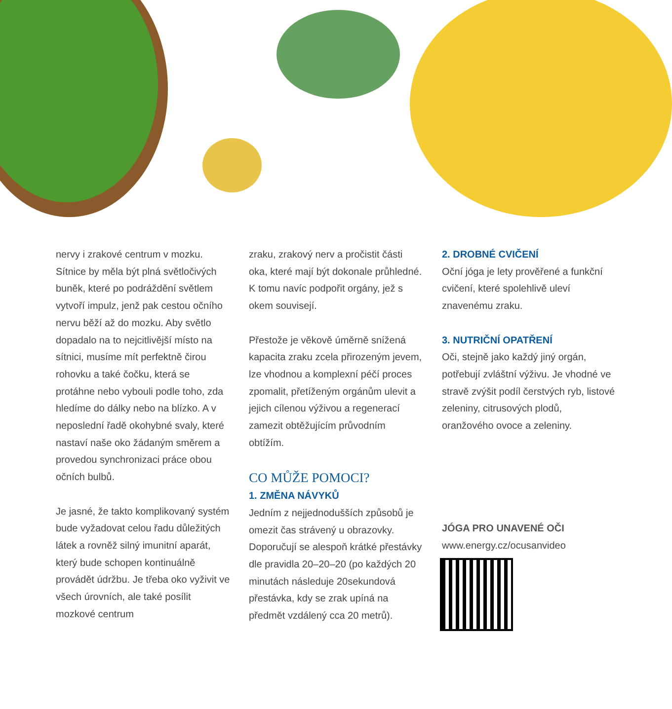nervy i zrakové centrum v mozku. Sítnice by měla být plná světločivých buněk, které po podráždění světlem vytvoří impulz, jenž pak cestou očního nervu běží až do mozku. Aby světlo dopadalo na to nejcitlivější místo na sítnici, musíme mít perfektně čirou rohovku a také čočku, která se protáhne nebo vybouli podle toho, zda hledíme do dálky nebo na blízko. A v neposlední řadě okohybné svaly, které nastaví naše oko žádaným směrem a provedou synchronizaci práce obou očních bulbů.
Je jasné, že takto komplikovaný systém bude vyžadovat celou řadu důležitých látek a rovněž silný imunitní aparát, který bude schopen kontinuálně provádět údržbu. Je třeba oko vyživit ve všech úrovních, ale také posílit mozkové centrum
zraku, zrakový nerv a pročistit části oka, které mají být dokonale průhledné. K tomu navíc podpořit orgány, jež s okem souvisejí.
Přestože je věkově úměrně snížená kapacita zraku zcela přirozeným jevem, lze vhodnou a komplexní péčí proces zpomalit, přetíženým orgánům ulevit a jejich cílenou výživou a regenerací zamezit obtěžujícím průvodním obtížím.
CO MŮŽE POMOCI?
1. ZMĚNA NÁVYKŮ
Jedním z nejjednodušších způsobů je omezit čas strávený u obrazovky. Doporučují se alespoň krátké přestávky dle pravidla 20–20–20 (po každých 20 minutách následuje 20sekundová přestávka, kdy se zrak upíná na předmět vzdálený cca 20 metrů).
2. DROBNÉ CVIČENÍ
Oční jóga je lety prověřené a funkční cvičení, které spolehlivě uleví znavenému zraku.
3. NUTRIČNÍ OPATŘENÍ
Oči, stejně jako každý jiný orgán, potřebují zvláštní výživu. Je vhodné ve stravě zvýšit podíl čerstvých ryb, listové zeleniny, citrusových plodů, oranžového ovoce a zeleniny.
JÓGA PRO UNAVENÉ OČI
www.energy.cz/ocusanvideo